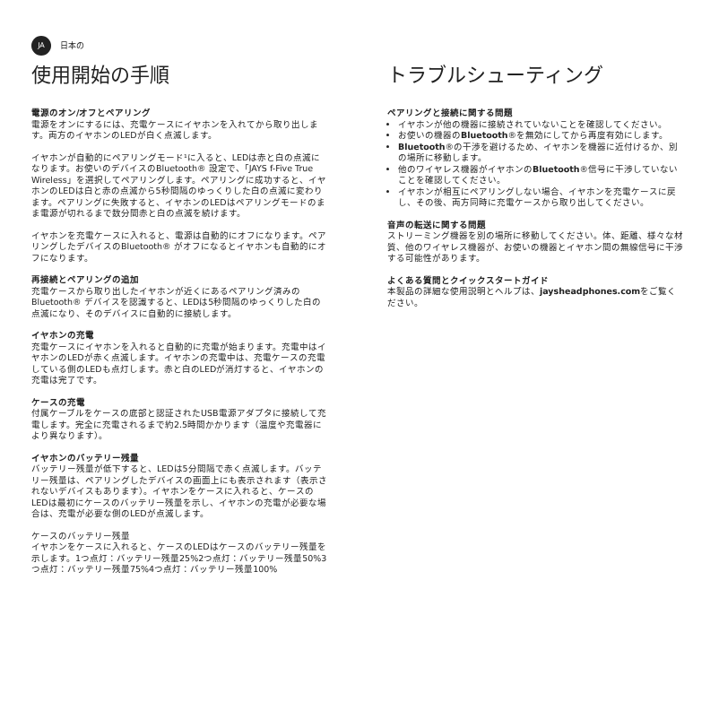JA
日本の
使用開始の手順
電源のオン/オフとペアリング
電源をオンにするには、充電ケースにイヤホンを入れてから取り出します。両方のイヤホンのLEDが白く点滅します。
イヤホンが自動的にペアリングモード¹に入ると、LEDは赤と白の点滅になります。お使いのデバイスのBluetooth® 設定で、「JAYS f-Five True Wireless」を選択してペアリングします。ペアリングに成功すると、イヤホンのLEDは白と赤の点滅から5秒間隔のゆっくりした白の点滅に変わります。ペアリングに失敗すると、イヤホンのLEDはペアリングモードのまま電源が切れるまで数分間赤と白の点滅を続けます。
イヤホンを充電ケースに入れると、電源は自動的にオフになります。ペアリングしたデバイスのBluetooth® がオフになるとイヤホンも自動的にオフになります。
再接続とペアリングの追加
充電ケースから取り出したイヤホンが近くにあるペアリング済みのBluetooth® デバイスを認識すると、LEDは5秒間隔のゆっくりした白の点滅になり、そのデバイスに自動的に接続します。
イヤホンの充電
充電ケースにイヤホンを入れると自動的に充電が始まります。充電中はイヤホンのLEDが赤く点滅します。イヤホンの充電中は、充電ケースの充電している側のLEDも点灯します。赤と白のLEDが消灯すると、イヤホンの充電は完了です。
ケースの充電
付属ケーブルをケースの底部と認証されたUSB電源アダプタに接続して充電します。完全に充電されるまで約2.5時間かかります（温度や充電器により異なります）。
イヤホンのバッテリー残量
バッテリー残量が低下すると、LEDは5分間隔で赤く点滅します。バッテリー残量は、ペアリングしたデバイスの画面上にも表示されます（表示されないデバイスもあります）。イヤホンをケースに入れると、ケースのLEDは最初にケースのバッテリー残量を示し、イヤホンの充電が必要な場合は、充電が必要な側のLEDが点滅します。
ケースのバッテリー残量
イヤホンをケースに入れると、ケースのLEDはケースのバッテリー残量を示します。1つ点灯：バッテリー残量25%2つ点灯：バッテリー残量50%3つ点灯：バッテリー残量75%4つ点灯：バッテリー残量100%
トラブルシューティング
ペアリングと接続に関する問題
イヤホンが他の機器に接続されていないことを確認してください。
お使いの機器のBluetooth®を無効にしてから再度有効にします。
Bluetooth®の干渉を避けるため、イヤホンを機器に近付けるか、別の場所に移動します。
他のワイヤレス機器がイヤホンのBluetooth®信号に干渉していないことを確認してください。
イヤホンが相互にペアリングしない場合、イヤホンを充電ケースに戻し、その後、両方同時に充電ケースから取り出してください。
音声の転送に関する問題
ストリーミング機器を別の場所に移動してください。体、距離、様々な材質、他のワイヤレス機器が、お使いの機器とイヤホン間の無線信号に干渉する可能性があります。
よくある質問とクイックスタートガイド
本製品の詳細な使用説明とヘルプは、jaysheadphones.comをご覧ください。